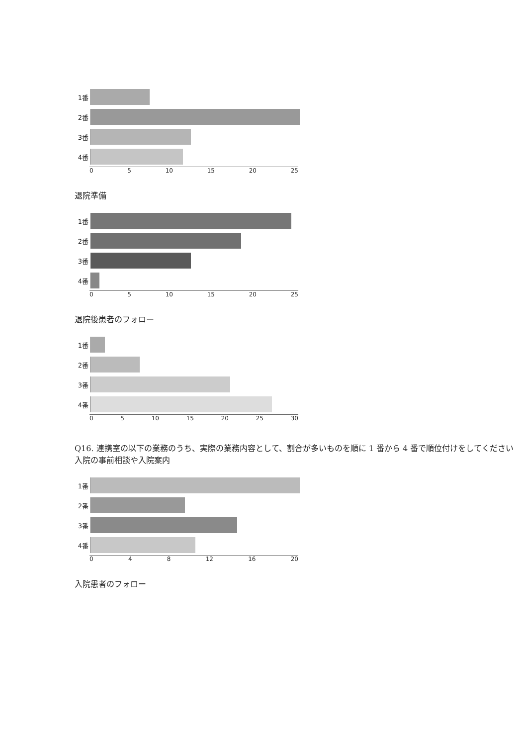1番
2番
3番
4番
0 5 10 15 20 25
退院準備
1番
2番
3番
4番
0 5 10 15 20 25
退院後患者のフォロー
1番
2番
3番
4番
0 5 10 15 20 25 30
Q16. 連携室の以下の業務のうち、実際の業務内容として、割合が多いものを順に 1 番から 4 番で順位付けをしてください
入院の事前相談や入院案内
1番
2番
3番
4番
0 4 8 12 16 20
入院患者のフォロー